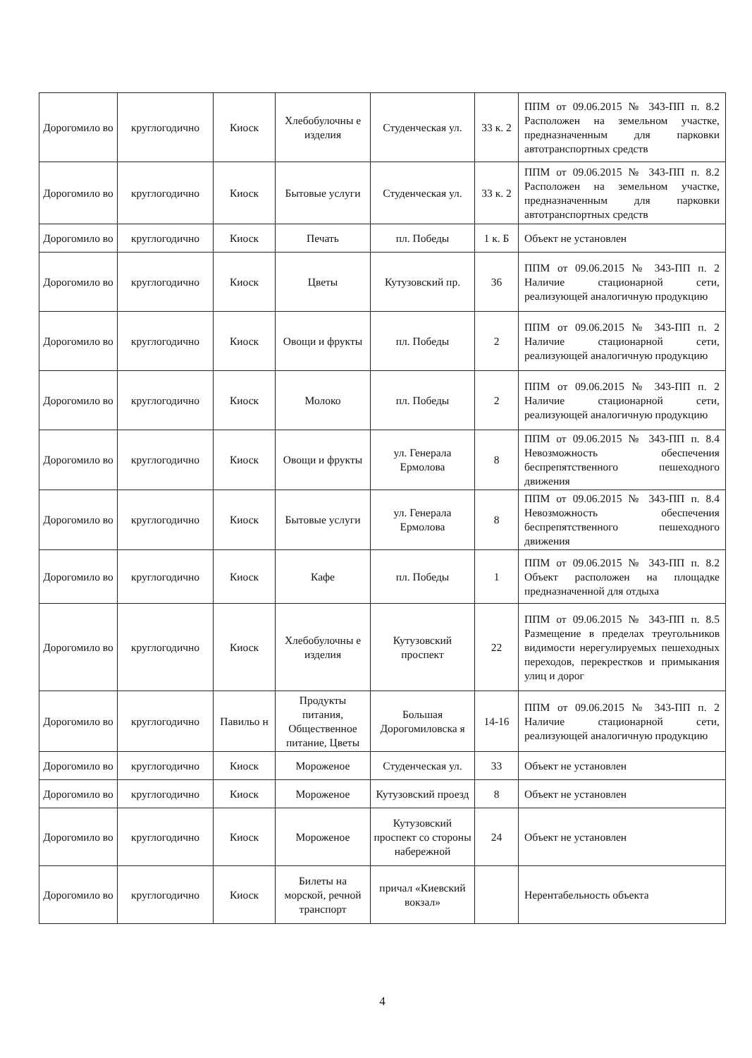| Дорогомило во | круглогодично | Киоск | Хлебобулочны е изделия | Студенческая ул. | 33 к. 2 | ППМ от 09.06.2015 № 343-ПП п. 8.2 Расположен на земельном участке, предназначенным для парковки автотранспортных средств |
| Дорогомило во | круглогодично | Киоск | Бытовые услуги | Студенческая ул. | 33 к. 2 | ППМ от 09.06.2015 № 343-ПП п. 8.2 Расположен на земельном участке, предназначенным для парковки автотранспортных средств |
| Дорогомило во | круглогодично | Киоск | Печать | пл. Победы | 1 к. Б | Объект не установлен |
| Дорогомило во | круглогодично | Киоск | Цветы | Кутузовский пр. | 36 | ППМ от 09.06.2015 № 343-ПП п. 2 Наличие стационарной сети, реализующей аналогичную продукцию |
| Дорогомило во | круглогодично | Киоск | Овощи и фрукты | пл. Победы | 2 | ППМ от 09.06.2015 № 343-ПП п. 2 Наличие стационарной сети, реализующей аналогичную продукцию |
| Дорогомило во | круглогодично | Киоск | Молоко | пл. Победы | 2 | ППМ от 09.06.2015 № 343-ПП п. 2 Наличие стационарной сети, реализующей аналогичную продукцию |
| Дорогомило во | круглогодично | Киоск | Овощи и фрукты | ул. Генерала Ермолова | 8 | ППМ от 09.06.2015 № 343-ПП п. 8.4 Невозможность обеспечения беспрепятственного пешеходного движения |
| Дорогомило во | круглогодично | Киоск | Бытовые услуги | ул. Генерала Ермолова | 8 | ППМ от 09.06.2015 № 343-ПП п. 8.4 Невозможность обеспечения беспрепятственного пешеходного движения |
| Дорогомило во | круглогодично | Киоск | Кафе | пл. Победы | 1 | ППМ от 09.06.2015 № 343-ПП п. 8.2 Объект расположен на площадке предназначенной для отдыха |
| Дорогомило во | круглогодично | Киоск | Хлебобулочны е изделия | Кутузовский проспект | 22 | ППМ от 09.06.2015 № 343-ПП п. 8.5 Размещение в пределах треугольников видимости нерегулируемых пешеходных переходов, перекрестков и примыкания улиц и дорог |
| Дорогомило во | круглогодично | Павильо н | Продукты питания, Общественное питание, Цветы | Большая Дорогомиловска я | 14-16 | ППМ от 09.06.2015 № 343-ПП п. 2 Наличие стационарной сети, реализующей аналогичную продукцию |
| Дорогомило во | круглогодично | Киоск | Мороженое | Студенческая ул. | 33 | Объект не установлен |
| Дорогомило во | круглогодично | Киоск | Мороженое | Кутузовский проезд | 8 | Объект не установлен |
| Дорогомило во | круглогодично | Киоск | Мороженое | Кутузовский проспект со стороны набережной | 24 | Объект не установлен |
| Дорогомило во | круглогодично | Киоск | Билеты на морской, речной транспорт | причал «Киевский вокзал» | | Нерентабельность объекта |
4